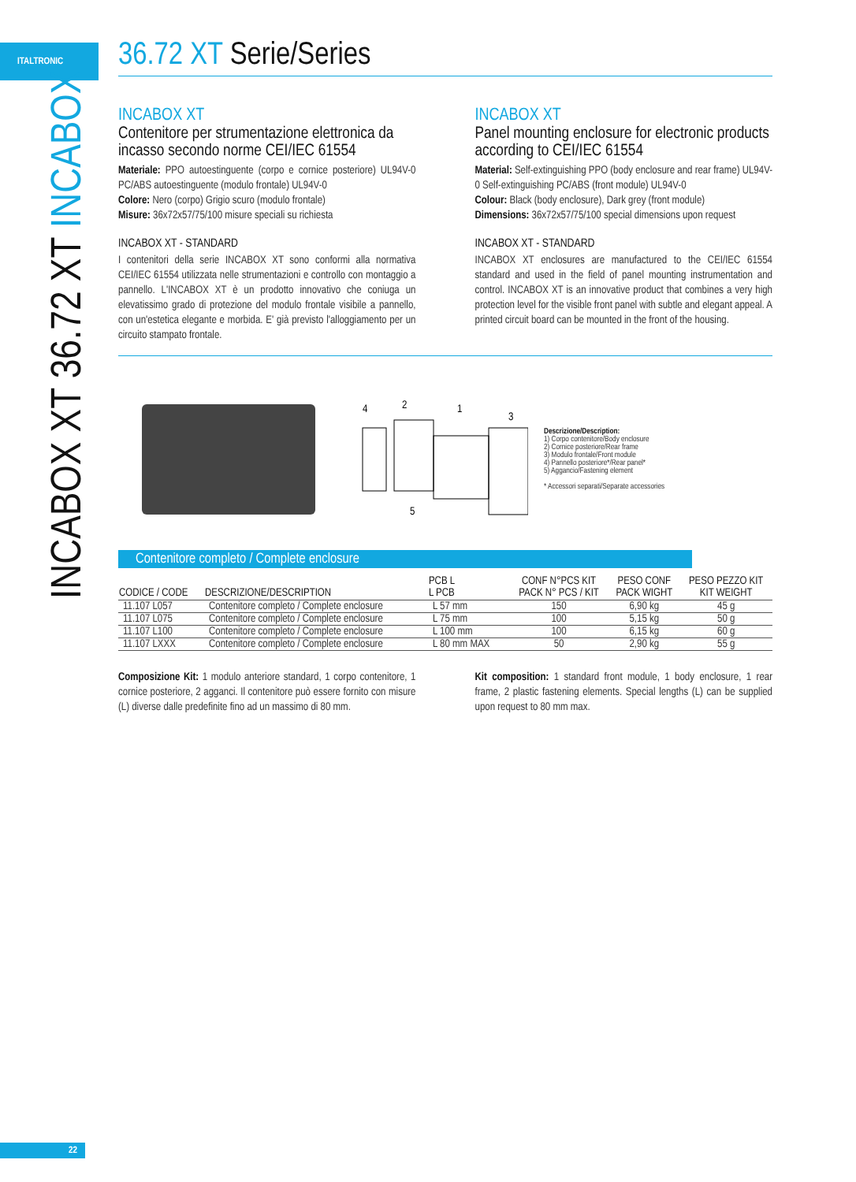ITALTRONIC
INCABOX XT 36.72 XT INCABOX
36.72 XT Serie/Series
INCABOX XT
Contenitore per strumentazione elettronica da incasso secondo norme CEI/IEC 61554
Materiale: PPO autoestinguente (corpo e cornice posteriore) UL94V-0 PC/ABS autoestinguente (modulo frontale) UL94V-0
Colore: Nero (corpo) Grigio scuro (modulo frontale)
Misure: 36x72x57/75/100 misure speciali su richiesta
INCABOX XT - STANDARD
I contenitori della serie INCABOX XT sono conformi alla normativa CEI/IEC 61554 utilizzata nelle strumentazioni e controllo con montaggio a pannello. L'INCABOX XT è un prodotto innovativo che coniuga un elevatissimo grado di protezione del modulo frontale visibile a pannello, con un'estetica elegante e morbida. E' già previsto l'alloggiamento per un circuito stampato frontale.
INCABOX XT
Panel mounting enclosure for electronic products according to CEI/IEC 61554
Material: Self-extinguishing PPO (body enclosure and rear frame) UL94V-0 Self-extinguishing PC/ABS (front module) UL94V-0
Colour: Black (body enclosure), Dark grey (front module)
Dimensions: 36x72x57/75/100 special dimensions upon request
INCABOX XT - STANDARD
INCABOX XT enclosures are manufactured to the CEI/IEC 61554 standard and used in the field of panel mounting instrumentation and control. INCABOX XT is an innovative product that combines a very high protection level for the visible front panel with subtle and elegant appeal. A printed circuit board can be mounted in the front of the housing.
4
2
1
3
5
Descrizione/Description:
1) Corpo contenitore/Body enclosure
2) Cornice posteriore/Rear frame
3) Modulo frontale/Front module
4) Pannello posteriore*/Rear panel*
5) Aggancio/Fastening element
* Accessori separati/Separate accessories
Contenitore completo / Complete enclosure
| CODICE / CODE | DESCRIZIONE/DESCRIPTION | PCB L L PCB | CONF N°PCS KIT PACK N° PCS / KIT | PESO CONF PACK WIGHT | PESO PEZZO KIT KIT WEIGHT |
| --- | --- | --- | --- | --- | --- |
| 11.107 L057 | Contenitore completo / Complete enclosure | L 57 mm | 150 | 6,90 kg | 45 g |
| 11.107 L075 | Contenitore completo / Complete enclosure | L 75 mm | 100 | 5,15 kg | 50 g |
| 11.107 L100 | Contenitore completo / Complete enclosure | L 100 mm | 100 | 6,15 kg | 60 g |
| 11.107 LXXX | Contenitore completo / Complete enclosure | L 80 mm MAX | 50 | 2,90 kg | 55 g |
Composizione Kit: 1 modulo anteriore standard, 1 corpo contenitore, 1 cornice posteriore, 2 agganci. Il contenitore può essere fornito con misure (L) diverse dalle predefinite fino ad un massimo di 80 mm.
Kit composition: 1 standard front module, 1 body enclosure, 1 rear frame, 2 plastic fastening elements. Special lengths (L) can be supplied upon request to 80 mm max.
22